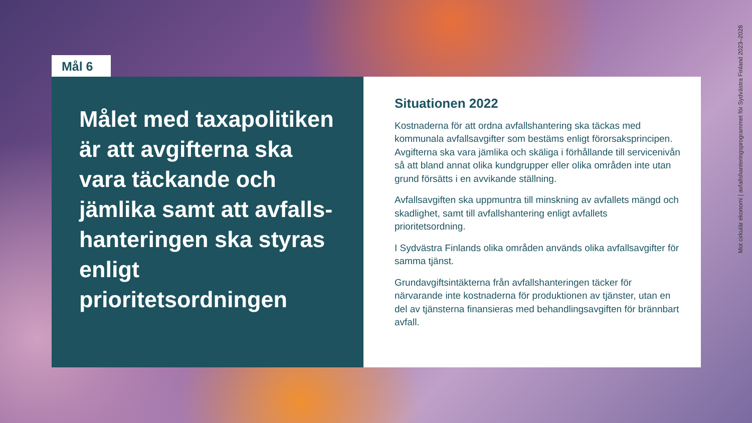Mål 6
Målet med taxapolitiken är att avgifterna ska vara täckande och jämlika samt att avfalls-hanteringen ska styras enligt prioritetsordningen
Situationen 2022
Kostnaderna för att ordna avfallshantering ska täckas med kommunala avfallsavgifter som bestäms enligt förorsaksprincipen. Avgifterna ska vara jämlika och skäliga i förhållande till servicenivån så att bland annat olika kundgrupper eller olika områden inte utan grund försätts i en avvikande ställning.
Avfallsavgiften ska uppmuntra till minskning av avfallets mängd och skadlighet, samt till avfallshantering enligt avfallets prioritetsordning.
I Sydvästra Finlands olika områden används olika avfallsavgifter för samma tjänst.
Grundavgiftsintäkterna från avfallshanteringen täcker för närvarande inte kostnaderna för produktionen av tjänster, utan en del av tjänsterna finansieras med behandlingsavgiften för brännbart avfall.
Mot cirkulär ekonomi | avfallshanteringsprogrammet för Sydvästra Finland 2023–2028